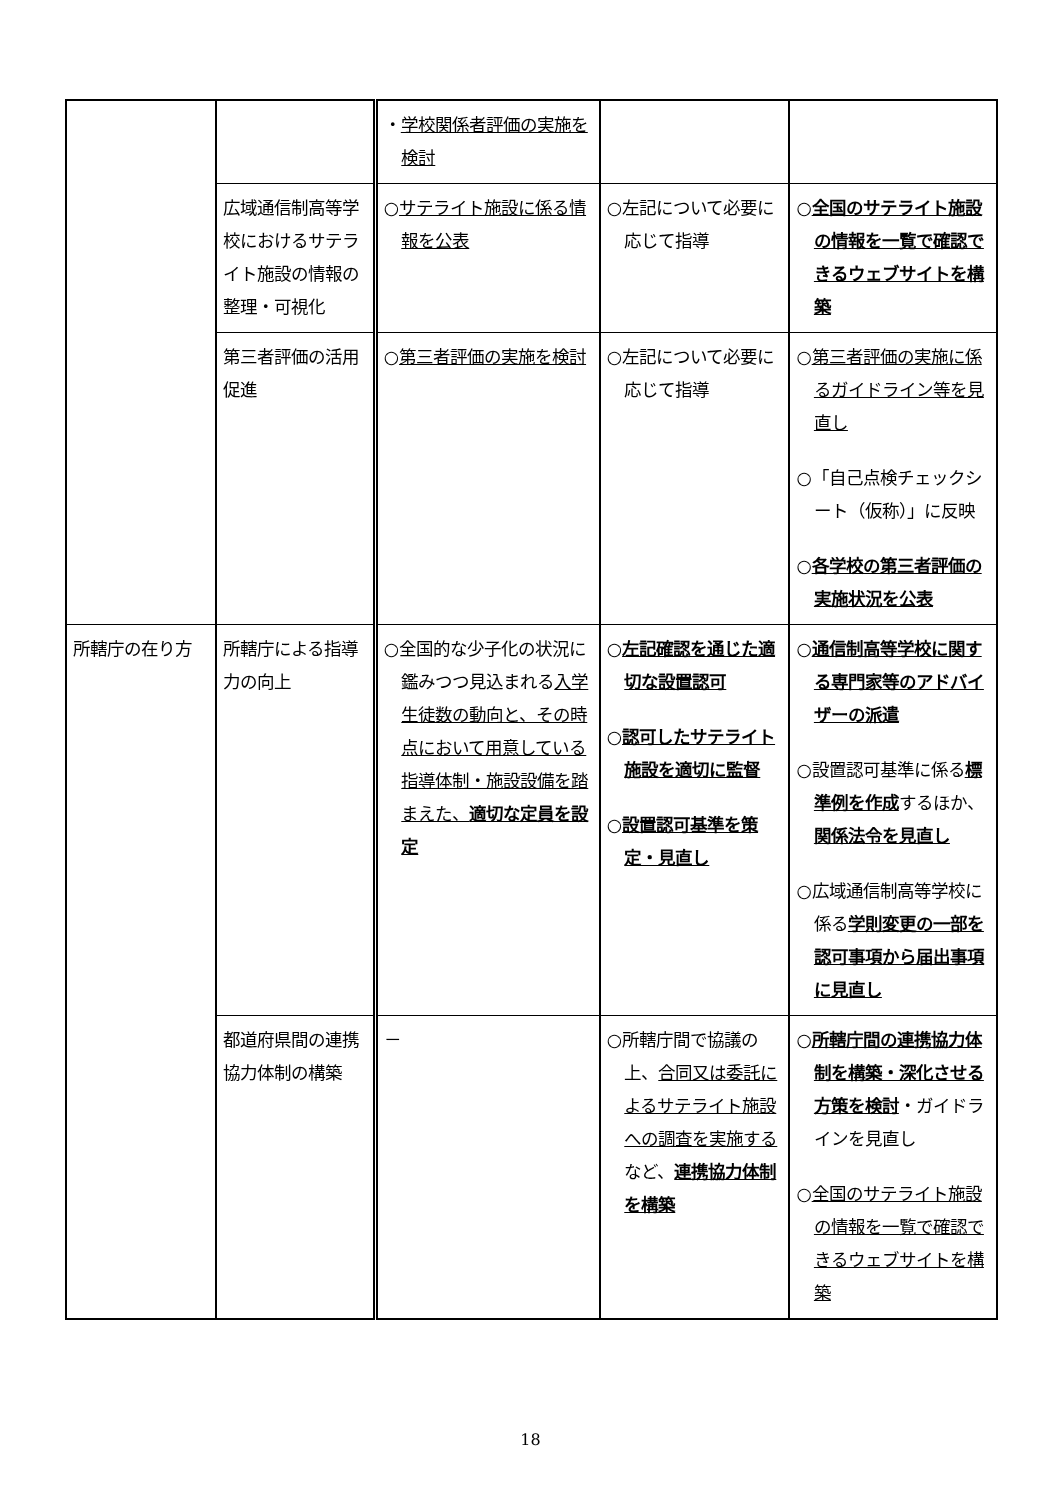| | | ・ 学校関係者評価の実施を検討 | | |
| | 広域通信制高等学校におけるサテライト施設の情報の整理・可視化 | ○ サテライト施設に係る情報を公表 | ○左記について必要に応じて指導 | ○ 全国のサテライト施設の情報を一覧で確認できるウェブサイトを構築 |
| | 第三者評価の活用促進 | ○ 第三者評価の実施を検討 | ○左記について必要に応じて指導 | ○ 第三者評価の実施に係るガイドライン等を見直し ○「自己点検チェックシート（仮称）」に反映 ○ 各学校の第三者評価の実施状況を公表 |
| 所轄庁の在り方 | 所轄庁による指導力の向上 | ○全国的な少子化の状況に鑑みつつ見込まれる 入学生徒数の動向と、その時点において用意している指導体制・施設設備を踏まえた、 適切な定員を設定 | ○ 左記確認を通じた適切な設置認可 ○ 認可したサテライト施設を適切に監督 ○ 設置認可基準を策定・見直し | ○ 通信制高等学校に関する専門家等のアドバイザーの派遣 ○設置認可基準に係る 標準例を作成 するほか、 関係法令を見直し ○広域通信制高等学校に係る 学則変更の一部を認可事項から届出事項に見直し |
| | 都道府県間の連携協力体制の構築 | － | ○所轄庁間で協議の上、 合同又は委託によるサテライト施設への調査を実施する など、 連携協力体制を構築 | ○ 所轄庁間の連携協力体制を構築・深化させる方策を検討 ・ガイドラインを見直し ○ 全国のサテライト施設の情報を一覧で確認できるウェブサイトを構築 |
18